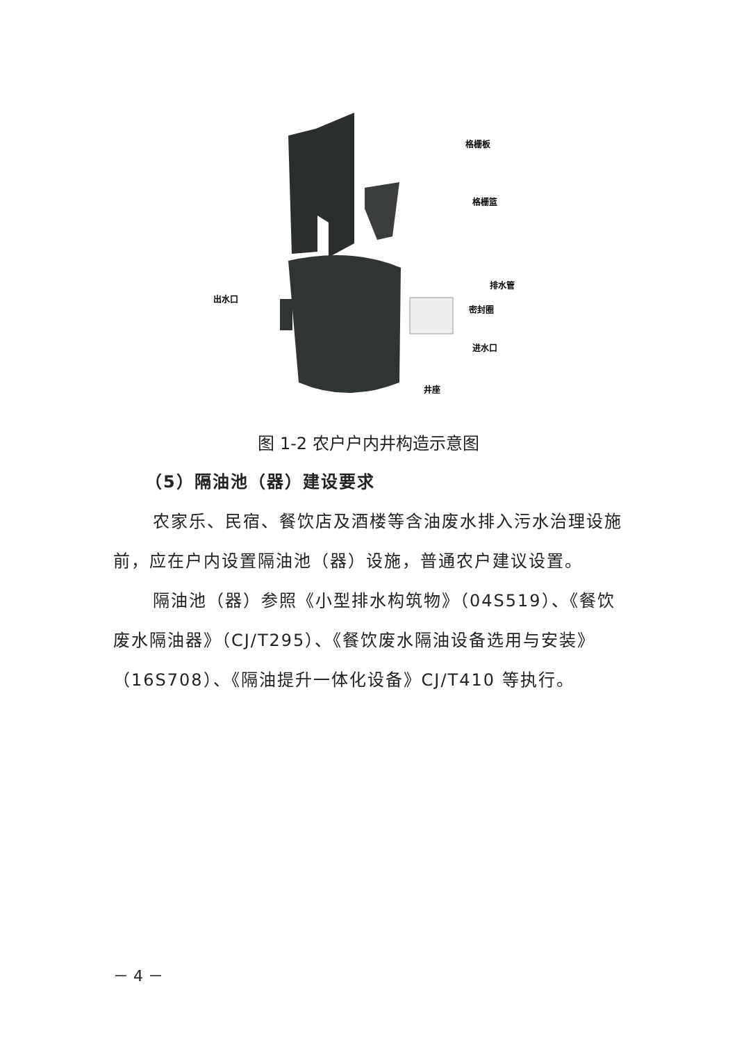格栅板
格栅篮
排水管
密封圈
进水口
井座
出水口
图 1-2 农户户内井构造示意图
（5）隔油池（器）建设要求
农家乐、民宿、餐饮店及酒楼等含油废水排入污水治理设施前，应在户内设置隔油池（器）设施，普通农户建议设置。
隔油池（器）参照《小型排水构筑物》（04S519）、《餐饮废水隔油器》（CJ/T295）、《餐饮废水隔油设备选用与安装》（16S708）、《隔油提升一体化设备》CJ/T410 等执行。
－ 4 －